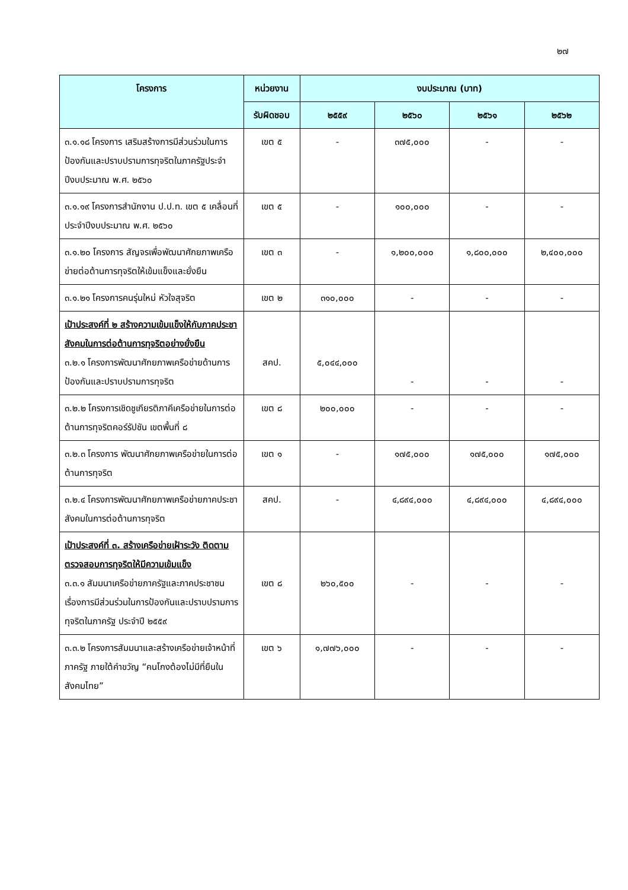๒๗
| โครงการ | หน่วยงาน | งบประมาณ (บาท) | | | |
| --- | --- | --- | --- | --- | --- |
| | รับผิดชอบ | ๒๕๕๙ | ๒๕๖๐ | ๒๕๖๑ | ๒๕๖๒ |
| ๓.๑.๑๘ โครงการ เสริมสร้างการมีส่วนร่วมในการป้องกันและปราบปรามการทุจริตในภาครัฐประจำปีงบประมาณ พ.ศ. ๒๕๖๐ | เขต ๕ | - | ๓๗๕,๐๐๐ | - | - |
| ๓.๑.๑๙ โครงการสำนักงาน ป.ป.ท. เขต ๕ เคลื่อนที่ประจำปีงบประมาณ พ.ศ. ๒๕๖๐ | เขต ๕ | - | ๑๐๐,๐๐๐ | - | - |
| ๓.๑.๒๐ โครงการ สัญจรเพื่อพัฒนาศักยภาพเครือข่ายต่อต้านการทุจริตให้เข้มแข็งและยั่งยืน | เขต ๓ | - | ๑,๒๐๐,๐๐๐ | ๑,๘๐๐,๐๐๐ | ๒,๔๐๐,๐๐๐ |
| ๓.๑.๒๑ โครงการคนรุ่นใหม่ หัวใจสุจริต | เขต ๒ | ๓๑๐,๐๐๐ | - | - | - |
| เป้าประสงค์ที่ ๒ สร้างความเข้มแข็งให้กับภาคประชาสังคมในการต่อต้านการทุจริตอย่างยั่งยืน ๓.๒.๑ โครงการพัฒนาศักยภาพเครือข่ายด้านการป้องกันและปราบปรามการทุจริต | สคป. | ๕,๐๔๔,๐๐๐ | - | - | - |
| ๓.๒.๒ โครงการเชิดชูเกียรติภาคีเครือข่ายในการต่อต้านการทุจริตคอร์รัปชัน เขตพื้นที่ ๘ | เขต ๘ | ๒๐๐,๐๐๐ | - | - | - |
| ๓.๒.๓ โครงการ พัฒนาศักยภาพเครือข่ายในการต่อต้านการทุจริต | เขต ๑ | - | ๑๗๕,๐๐๐ | ๑๗๕,๐๐๐ | ๑๗๕,๐๐๐ |
| ๓.๒.๔ โครงการพัฒนาศักยภาพเครือข่ายภาคประชาสังคมในการต่อต้านการทุจริต | สคป. | - | ๔,๘๙๔,๐๐๐ | ๔,๘๙๔,๐๐๐ | ๔,๘๙๔,๐๐๐ |
| เป้าประสงค์ที่ ๓. สร้างเครือข่ายเฝ้าระวัง ติดตาม ตรวจสอบการทุจริตให้มีความเข้มแข็ง ๓.๓.๑ สัมมนาเครือข่ายภาครัฐและภาคประชาชน เรื่องการมีส่วนร่วมในการป้องกันและปราบปรามการทุจริตในภาครัฐ ประจำปี ๒๕๕๙ | เขต ๘ | ๒๖๐,๕๐๐ | - | - | - |
| ๓.๓.๒ โครงการสัมมนาและสร้างเครือข่ายเจ้าหน้าที่ภาครัฐ ภายใต้คำขวัญ “คนโกงต้องไม่มีที่ยืนในสังคมไทย” | เขต ๖ | ๑,๗๗๖,๐๐๐ | - | - | - |